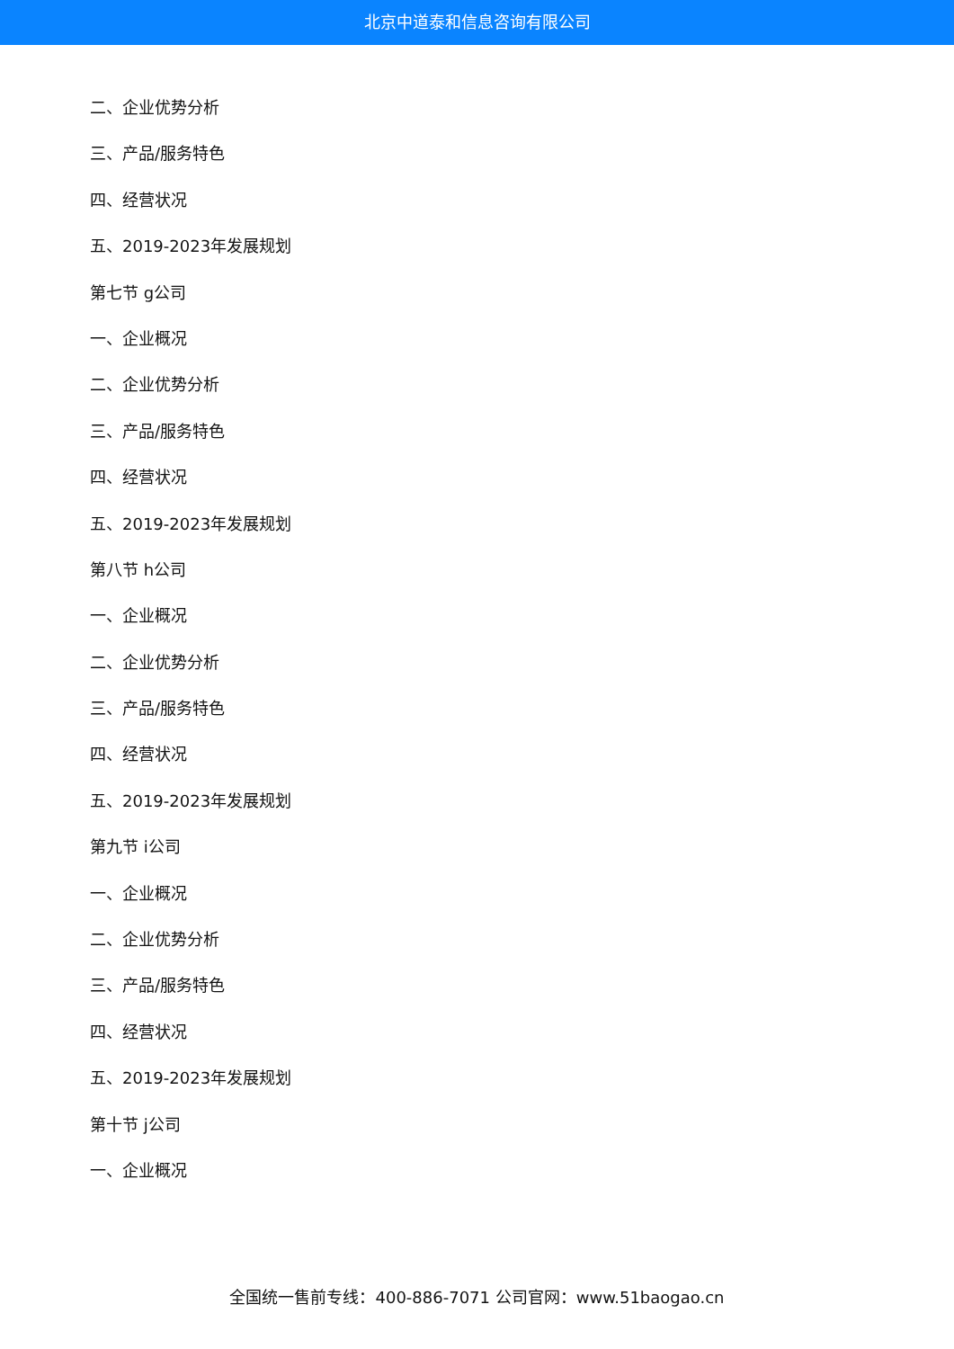北京中道泰和信息咨询有限公司
二、企业优势分析
三、产品/服务特色
四、经营状况
五、2019-2023年发展规划
第七节 g公司
一、企业概况
二、企业优势分析
三、产品/服务特色
四、经营状况
五、2019-2023年发展规划
第八节 h公司
一、企业概况
二、企业优势分析
三、产品/服务特色
四、经营状况
五、2019-2023年发展规划
第九节 i公司
一、企业概况
二、企业优势分析
三、产品/服务特色
四、经营状况
五、2019-2023年发展规划
第十节 j公司
一、企业概况
全国统一售前专线：400-886-7071 公司官网：www.51baogao.cn